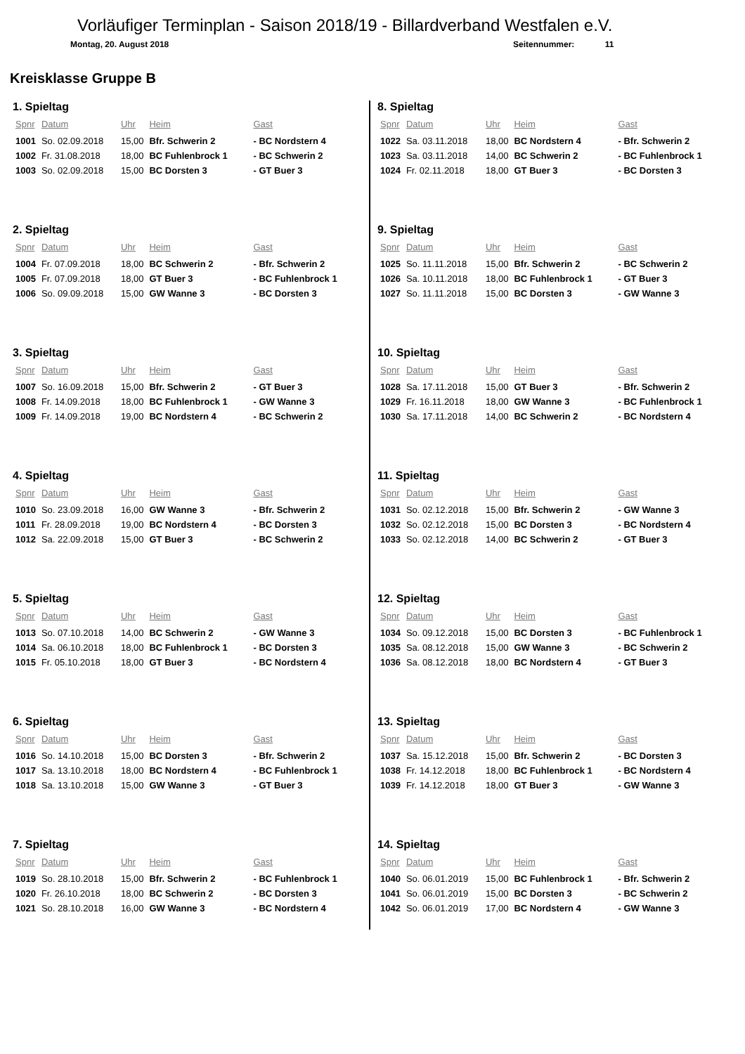Vorläufiger Terminplan - Saison 2018/19 - Billardverband Westfalen e.V.
Montag, 20. August 2018 Seitennummer: 11
Kreisklasse Gruppe B
1. Spieltag
| Spnr | Datum | Uhr | Heim | Gast |
| --- | --- | --- | --- | --- |
| 1001 | So. 02.09.2018 | 15,00 | Bfr. Schwerin 2 | - BC Nordstern 4 |
| 1002 | Fr. 31.08.2018 | 18,00 | BC Fuhlenbrock 1 | - BC Schwerin 2 |
| 1003 | So. 02.09.2018 | 15,00 | BC Dorsten 3 | - GT Buer 3 |
2. Spieltag
| Spnr | Datum | Uhr | Heim | Gast |
| --- | --- | --- | --- | --- |
| 1004 | Fr. 07.09.2018 | 18,00 | BC Schwerin 2 | - Bfr. Schwerin 2 |
| 1005 | Fr. 07.09.2018 | 18,00 | GT Buer 3 | - BC Fuhlenbrock 1 |
| 1006 | So. 09.09.2018 | 15,00 | GW Wanne 3 | - BC Dorsten 3 |
3. Spieltag
| Spnr | Datum | Uhr | Heim | Gast |
| --- | --- | --- | --- | --- |
| 1007 | So. 16.09.2018 | 15,00 | Bfr. Schwerin 2 | - GT Buer 3 |
| 1008 | Fr. 14.09.2018 | 18,00 | BC Fuhlenbrock 1 | - GW Wanne 3 |
| 1009 | Fr. 14.09.2018 | 19,00 | BC Nordstern 4 | - BC Schwerin 2 |
4. Spieltag
| Spnr | Datum | Uhr | Heim | Gast |
| --- | --- | --- | --- | --- |
| 1010 | So. 23.09.2018 | 16,00 | GW Wanne 3 | - Bfr. Schwerin 2 |
| 1011 | Fr. 28.09.2018 | 19,00 | BC Nordstern 4 | - BC Dorsten 3 |
| 1012 | Sa. 22.09.2018 | 15,00 | GT Buer 3 | - BC Schwerin 2 |
5. Spieltag
| Spnr | Datum | Uhr | Heim | Gast |
| --- | --- | --- | --- | --- |
| 1013 | So. 07.10.2018 | 14,00 | BC Schwerin 2 | - GW Wanne 3 |
| 1014 | Sa. 06.10.2018 | 18,00 | BC Fuhlenbrock 1 | - BC Dorsten 3 |
| 1015 | Fr. 05.10.2018 | 18,00 | GT Buer 3 | - BC Nordstern 4 |
6. Spieltag
| Spnr | Datum | Uhr | Heim | Gast |
| --- | --- | --- | --- | --- |
| 1016 | So. 14.10.2018 | 15,00 | BC Dorsten 3 | - Bfr. Schwerin 2 |
| 1017 | Sa. 13.10.2018 | 18,00 | BC Nordstern 4 | - BC Fuhlenbrock 1 |
| 1018 | Sa. 13.10.2018 | 15,00 | GW Wanne 3 | - GT Buer 3 |
7. Spieltag
| Spnr | Datum | Uhr | Heim | Gast |
| --- | --- | --- | --- | --- |
| 1019 | So. 28.10.2018 | 15,00 | Bfr. Schwerin 2 | - BC Fuhlenbrock 1 |
| 1020 | Fr. 26.10.2018 | 18,00 | BC Schwerin 2 | - BC Dorsten 3 |
| 1021 | So. 28.10.2018 | 16,00 | GW Wanne 3 | - BC Nordstern 4 |
8. Spieltag
| Spnr | Datum | Uhr | Heim | Gast |
| --- | --- | --- | --- | --- |
| 1022 | Sa. 03.11.2018 | 18,00 | BC Nordstern 4 | - Bfr. Schwerin 2 |
| 1023 | Sa. 03.11.2018 | 14,00 | BC Schwerin 2 | - BC Fuhlenbrock 1 |
| 1024 | Fr. 02.11.2018 | 18,00 | GT Buer 3 | - BC Dorsten 3 |
9. Spieltag
| Spnr | Datum | Uhr | Heim | Gast |
| --- | --- | --- | --- | --- |
| 1025 | So. 11.11.2018 | 15,00 | Bfr. Schwerin 2 | - BC Schwerin 2 |
| 1026 | Sa. 10.11.2018 | 18,00 | BC Fuhlenbrock 1 | - GT Buer 3 |
| 1027 | So. 11.11.2018 | 15,00 | BC Dorsten 3 | - GW Wanne 3 |
10. Spieltag
| Spnr | Datum | Uhr | Heim | Gast |
| --- | --- | --- | --- | --- |
| 1028 | Sa. 17.11.2018 | 15,00 | GT Buer 3 | - Bfr. Schwerin 2 |
| 1029 | Fr. 16.11.2018 | 18,00 | GW Wanne 3 | - BC Fuhlenbrock 1 |
| 1030 | Sa. 17.11.2018 | 14,00 | BC Schwerin 2 | - BC Nordstern 4 |
11. Spieltag
| Spnr | Datum | Uhr | Heim | Gast |
| --- | --- | --- | --- | --- |
| 1031 | So. 02.12.2018 | 15,00 | Bfr. Schwerin 2 | - GW Wanne 3 |
| 1032 | So. 02.12.2018 | 15,00 | BC Dorsten 3 | - BC Nordstern 4 |
| 1033 | So. 02.12.2018 | 14,00 | BC Schwerin 2 | - GT Buer 3 |
12. Spieltag
| Spnr | Datum | Uhr | Heim | Gast |
| --- | --- | --- | --- | --- |
| 1034 | So. 09.12.2018 | 15,00 | BC Dorsten 3 | - BC Fuhlenbrock 1 |
| 1035 | Sa. 08.12.2018 | 15,00 | GW Wanne 3 | - BC Schwerin 2 |
| 1036 | Sa. 08.12.2018 | 18,00 | BC Nordstern 4 | - GT Buer 3 |
13. Spieltag
| Spnr | Datum | Uhr | Heim | Gast |
| --- | --- | --- | --- | --- |
| 1037 | Sa. 15.12.2018 | 15,00 | Bfr. Schwerin 2 | - BC Dorsten 3 |
| 1038 | Fr. 14.12.2018 | 18,00 | BC Fuhlenbrock 1 | - BC Nordstern 4 |
| 1039 | Fr. 14.12.2018 | 18,00 | GT Buer 3 | - GW Wanne 3 |
14. Spieltag
| Spnr | Datum | Uhr | Heim | Gast |
| --- | --- | --- | --- | --- |
| 1040 | So. 06.01.2019 | 15,00 | BC Fuhlenbrock 1 | - Bfr. Schwerin 2 |
| 1041 | So. 06.01.2019 | 15,00 | BC Dorsten 3 | - BC Schwerin 2 |
| 1042 | So. 06.01.2019 | 17,00 | BC Nordstern 4 | - GW Wanne 3 |